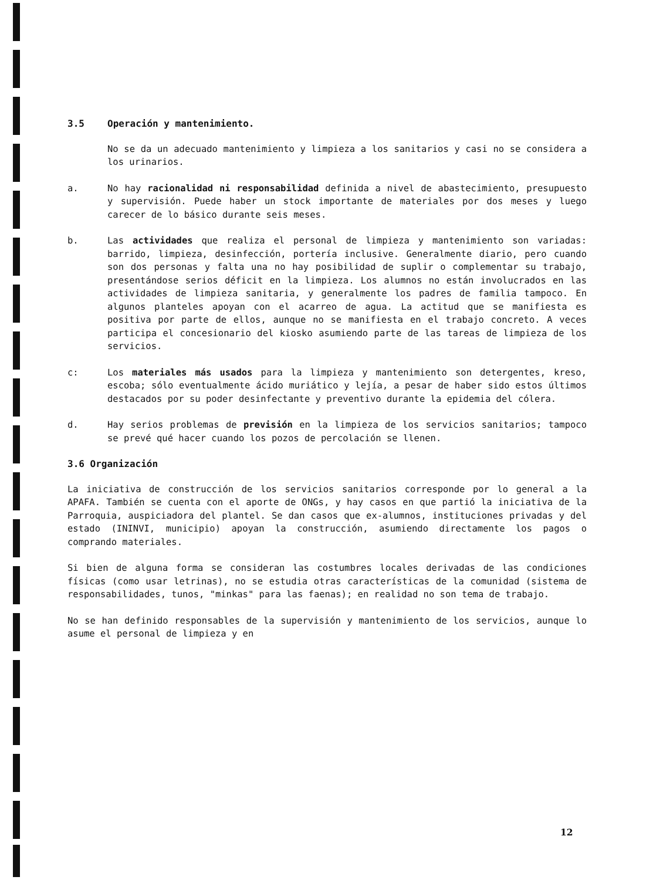3.5 Operación y mantenimiento.
No se da un adecuado mantenimiento y limpieza a los sanitarios y casi no se considera a los urinarios.
a. No hay racionalidad ni responsabilidad definida a nivel de abastecimiento, presupuesto y supervisión. Puede haber un stock importante de materiales por dos meses y luego carecer de lo básico durante seis meses.
b. Las actividades que realiza el personal de limpieza y mantenimiento son variadas: barrido, limpieza, desinfección, portería inclusive. Generalmente diario, pero cuando son dos personas y falta una no hay posibilidad de suplir o complementar su trabajo, presentándose serios déficit en la limpieza. Los alumnos no están involucrados en las actividades de limpieza sanitaria, y generalmente los padres de familia tampoco. En algunos planteles apoyan con el acarreo de agua. La actitud que se manifiesta es positiva por parte de ellos, aunque no se manifiesta en el trabajo concreto. A veces participa el concesionario del kiosko asumiendo parte de las tareas de limpieza de los servicios.
c: Los materiales más usados para la limpieza y mantenimiento son detergentes, kreso, escoba; sólo eventualmente ácido muriático y lejía, a pesar de haber sido estos últimos destacados por su poder desinfectante y preventivo durante la epidemia del cólera.
d. Hay serios problemas de previsión en la limpieza de los servicios sanitarios; tampoco se prevé qué hacer cuando los pozos de percolación se llenen.
3.6 Organización
La iniciativa de construcción de los servicios sanitarios corresponde por lo general a la APAFA. También se cuenta con el aporte de ONGs, y hay casos en que partió la iniciativa de la Parroquia, auspiciadora del plantel. Se dan casos que ex-alumnos, instituciones privadas y del estado (ININVI, municipio) apoyan la construcción, asumiendo directamente los pagos o comprando materiales.
Si bien de alguna forma se consideran las costumbres locales derivadas de las condiciones físicas (como usar letrinas), no se estudia otras características de la comunidad (sistema de responsabilidades, tunos, "minkas" para las faenas); en realidad no son tema de trabajo.
No se han definido responsables de la supervisión y mantenimiento de los servicios, aunque lo asume el personal de limpieza y en
12